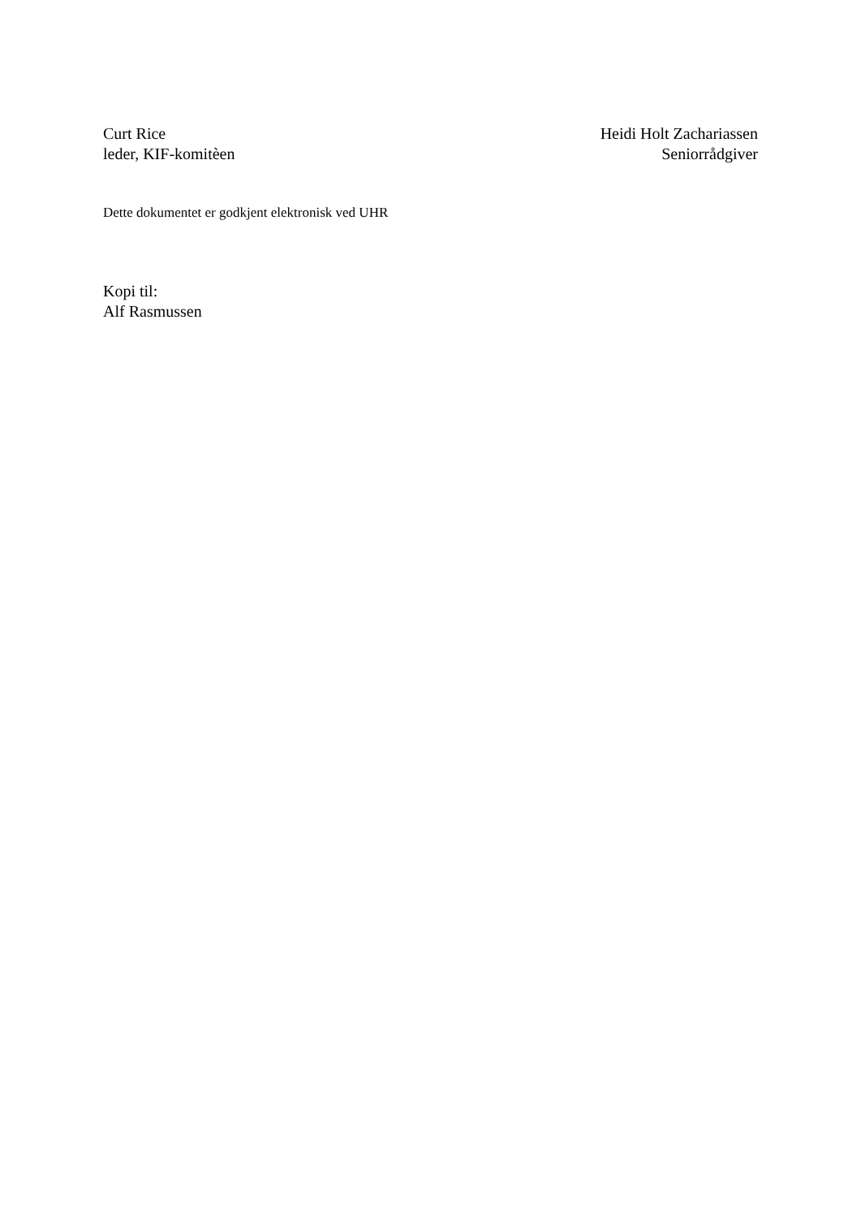Curt Rice
leder, KIF-komitèen
Heidi Holt Zachariassen
Seniorrådgiver
Dette dokumentet er godkjent elektronisk ved UHR
Kopi til:
Alf Rasmussen